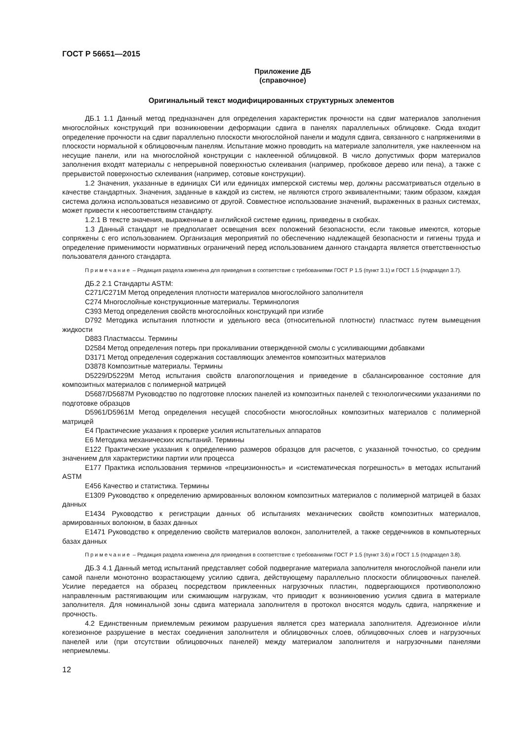ГОСТ Р 56651—2015
Приложение ДБ
(справочное)
Оригинальный текст модифицированных структурных элементов
ДБ.1 1.1 Данный метод предназначен для определения характеристик прочности на сдвиг материалов заполнения многослойных конструкций при возникновении деформации сдвига в панелях параллельных облицовке. Сюда входит определение прочности на сдвиг параллельно плоскости многослойной панели и модуля сдвига, связанного с напряжениями в плоскости нормальной к облицовочным панелям. Испытание можно проводить на материале заполнителя, уже наклеенном на несущие панели, или на многослойной конструкции с наклеенной облицовкой. В число допустимых форм материалов заполнения входят материалы с непрерывной поверхностью склеивания (например, пробковое дерево или пена), а также с прерывистой поверхностью склеивания (например, сотовые конструкции).
1.2 Значения, указанные в единицах СИ или единицах имперской системы мер, должны рассматриваться отдельно в качестве стандартных. Значения, заданные в каждой из систем, не являются строго эквивалентными; таким образом, каждая система должна использоваться независимо от другой. Совместное использование значений, выраженных в разных системах, может привести к несоответствиям стандарту.
1.2.1 В тексте значения, выраженные в английской системе единиц, приведены в скобках.
1.3 Данный стандарт не предполагает освещения всех положений безопасности, если таковые имеются, которые сопряжены с его использованием. Организация мероприятий по обеспечению надлежащей безопасности и гигиены труда и определение применимости нормативных ограничений перед использованием данного стандарта является ответственностью пользователя данного стандарта.
Примечание – Редакция раздела изменена для приведения в соответствие с требованиями ГОСТ Р 1.5 (пункт 3.1) и ГОСТ 1.5 (подраздел 3.7).
ДБ.2 2.1 Стандарты ASTM:
С271/С271М Метод определения плотности материалов многослойного заполнителя
С274 Многослойные конструкционные материалы. Терминология
С393 Метод определения свойств многослойных конструкций при изгибе
D792 Методика испытания плотности и удельного веса (относительной плотности) пластмасс путем вымещения жидкости
D883 Пластмассы. Термины
D2584 Метод определения потерь при прокаливании отвержденной смолы с усиливающими добавками
D3171 Метод определения содержания составляющих элементов композитных материалов
D3878 Композитные материалы. Термины
D5229/D5229M Метод испытания свойств влагопоглощения и приведение в сбалансированное состояние для композитных материалов с полимерной матрицей
D5687/D5687M Руководство по подготовке плоских панелей из композитных панелей с технологическими указаниями по подготовке образцов
D5961/D5961M Метод определения несущей способности многослойных композитных материалов с полимерной матрицей
Е4 Практические указания к проверке усилия испытательных аппаратов
Е6 Методика механических испытаний. Термины
Е122 Практические указания к определению размеров образцов для расчетов, с указанной точностью, со средним значением для характеристики партии или процесса
Е177 Практика использования терминов «прецизионность» и «систематическая погрешность» в методах испытаний ASTM
Е456 Качество и статистика. Термины
Е1309 Руководство к определению армированных волокном композитных материалов с полимерной матрицей в базах данных
Е1434 Руководство к регистрации данных об испытаниях механических свойств композитных материалов, армированных волокном, в базах данных
Е1471 Руководство к определению свойств материалов волокон, заполнителей, а также сердечников в компьютерных базах данных
Примечание – Редакция раздела изменена для приведения в соответствие с требованиями ГОСТ Р 1.5 (пункт 3.6) и ГОСТ 1.5 (подраздел 3.8).
ДБ.3 4.1 Данный метод испытаний представляет собой подвергание материала заполнителя многослойной панели или самой панели монотонно возрастающему усилию сдвига, действующему параллельно плоскости облицовочных панелей. Усилие передается на образец посредством приклеенных нагрузочных пластин, подвергающихся противоположно направленным растягивающим или сжимающим нагрузкам, что приводит к возникновению усилия сдвига в материале заполнителя. Для номинальной зоны сдвига материала заполнителя в протокол вносятся модуль сдвига, напряжение и прочность.
4.2 Единственным приемлемым режимом разрушения является срез материала заполнителя. Адгезионное и/или когезионное разрушение в местах соединения заполнителя и облицовочных слоев, облицовочных слоев и нагрузочных панелей или (при отсутствии облицовочных панелей) между материалом заполнителя и нагрузочными панелями неприемлемы.
12